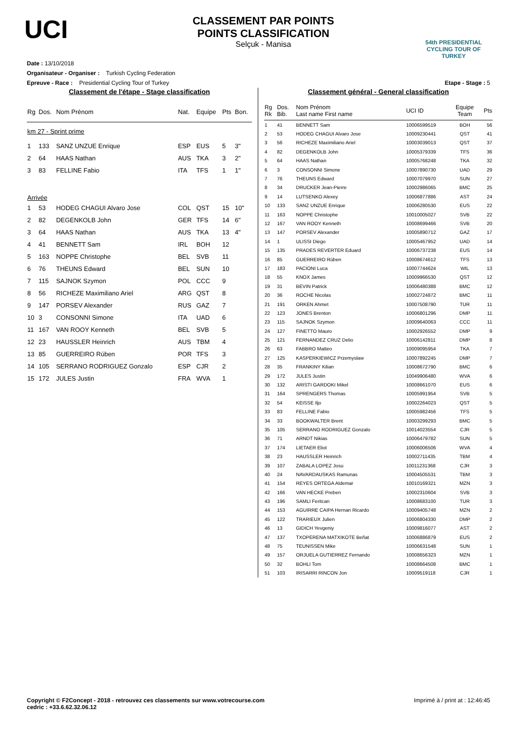UCI
CLASSEMENT PAR POINTS
POINTS CLASSIFICATION
Selçuk - Manisa
54th PRESIDENTIAL CYCLING TOUR OF TURKEY
Date : 13/10/2018
Organisateur - Organiser : Turkish Cycling Federation
Epreuve - Race : Presidential Cycling Tour of Turkey Etape - Stage : 5
Classement de l'étape - Stage classification
| Rg | Dos. | Nom Prénom | Nat. | Equipe | Pts | Bon. |
| --- | --- | --- | --- | --- | --- | --- |
| km 27 - Sprint prime | | | | | | |
| 1 | 133 | SANZ UNZUE Enrique | ESP | EUS | 5 | 3" |
| 2 | 64 | HAAS Nathan | AUS | TKA | 3 | 2" |
| 3 | 83 | FELLINE Fabio | ITA | TFS | 1 | 1" |
| Arrivée | | | | | | |
| 1 | 53 | HODEG CHAGUI Alvaro Jose | COL | QST | 15 | 10" |
| 2 | 82 | DEGENKOLB John | GER | TFS | 14 | 6" |
| 3 | 64 | HAAS Nathan | AUS | TKA | 13 | 4" |
| 4 | 41 | BENNETT Sam | IRL | BOH | 12 | |
| 5 | 163 | NOPPE Christophe | BEL | SVB | 11 | |
| 6 | 76 | THEUNS Edward | BEL | SUN | 10 | |
| 7 | 115 | SAJNOK Szymon | POL | CCC | 9 | |
| 8 | 56 | RICHEZE Maximiliano Ariel | ARG | QST | 8 | |
| 9 | 147 | PORSEV Alexander | RUS | GAZ | 7 | |
| 10 | 3 | CONSONNI Simone | ITA | UAD | 6 | |
| 11 | 167 | VAN ROOY Kenneth | BEL | SVB | 5 | |
| 12 | 23 | HAUSSLER Heinrich | AUS | TBM | 4 | |
| 13 | 85 | GUERREIRO Rúben | POR | TFS | 3 | |
| 14 | 105 | SERRANO RODRIGUEZ Gonzalo | ESP | CJR | 2 | |
| 15 | 172 | JULES Justin | FRA | WVA | 1 | |
Classement général - General classification
| Rg Rk | Dos. Bib. | Nom Prénom Last name First name | UCI ID | Equipe Team | Pts |
| --- | --- | --- | --- | --- | --- |
| 1 | 41 | BENNETT Sam | 10006599519 | BOH | 56 |
| 2 | 53 | HODEG CHAGUI Alvaro Jose | 10009230441 | QST | 41 |
| 3 | 56 | RICHEZE Maximiliano Ariel | 10003039013 | QST | 37 |
| 4 | 82 | DEGENKOLB John | 10005379339 | TFS | 36 |
| 5 | 64 | HAAS Nathan | 10005768248 | TKA | 32 |
| 6 | 3 | CONSONNI Simone | 10007890730 | UAD | 29 |
| 7 | 76 | THEUNS Edward | 10007079970 | SUN | 27 |
| 8 | 34 | DRUCKER Jean-Pierre | 10002986065 | BMC | 25 |
| 9 | 14 | LUTSENKO Alexey | 10006877886 | AST | 24 |
| 10 | 133 | SANZ UNZUE Enrique | 10006280530 | EUS | 22 |
| 11 | 163 | NOPPE Christophe | 10010005027 | SVB | 22 |
| 12 | 167 | VAN ROOY Kenneth | 10008699466 | SVB | 20 |
| 13 | 147 | PORSEV Alexander | 10005890712 | GAZ | 17 |
| 14 | 1 | ULISSI Diego | 10005467952 | UAD | 14 |
| 15 | 135 | PRADES REVERTER Eduard | 10006737238 | EUS | 14 |
| 16 | 85 | GUERREIRO Rúben | 10008674612 | TFS | 13 |
| 17 | 183 | PACIONI Luca | 10007744624 | WIL | 13 |
| 18 | 55 | KNOX James | 10009966530 | QST | 12 |
| 19 | 31 | BEVIN Patrick | 10006480388 | BMC | 12 |
| 20 | 36 | ROCHE Nicolas | 10002724872 | BMC | 11 |
| 21 | 191 | ORKEN Ahmet | 10007508790 | TUR | 11 |
| 22 | 123 | JONES Brenton | 10006801296 | DMP | 11 |
| 23 | 115 | SAJNOK Szymon | 10009640063 | CCC | 11 |
| 24 | 127 | FINETTO Mauro | 10002926552 | DMP | 9 |
| 25 | 121 | FERNANDEZ CRUZ Delio | 10006142811 | DMP | 8 |
| 26 | 63 | FABBRO Matteo | 10009095954 | TKA | 7 |
| 27 | 125 | KASPERKIEWICZ Przemyslaw | 10007892245 | DMP | 7 |
| 28 | 35 | FRANKINY Kilian | 10008672790 | BMC | 6 |
| 29 | 172 | JULES Justin | 10049906480 | WVA | 6 |
| 30 | 132 | ARISTI GARDOKI Mikel | 10008661070 | EUS | 6 |
| 31 | 164 | SPRENGERS Thomas | 10005991954 | SVB | 5 |
| 32 | 54 | KEISSE Iljo | 10002264023 | QST | 5 |
| 33 | 83 | FELLINE Fabio | 10005982456 | TFS | 5 |
| 34 | 33 | BOOKWALTER Brent | 10003299293 | BMC | 5 |
| 35 | 105 | SERRANO RODRIGUEZ Gonzalo | 10014023554 | CJR | 5 |
| 36 | 71 | ARNDT Nikias | 10006479782 | SUN | 5 |
| 37 | 174 | LIETAER Eliot | 10006006506 | WVA | 4 |
| 38 | 23 | HAUSSLER Heinrich | 10002711435 | TBM | 4 |
| 39 | 107 | ZABALA LOPEZ Josu | 10011231368 | CJR | 3 |
| 40 | 24 | NAVARDAUSKAS Ramunas | 10004505531 | TBM | 3 |
| 41 | 154 | REYES ORTEGA Aldemar | 10010169321 | MZN | 3 |
| 42 | 166 | VAN HECKE Preben | 10002310604 | SVB | 3 |
| 43 | 196 | SAMLI Feritcan | 10008683100 | TUR | 3 |
| 44 | 153 | AGUIRRE CAIPA Hernan Ricardo | 10009405748 | MZN | 2 |
| 45 | 122 | TRARIEUX Julien | 10006804330 | DMP | 2 |
| 46 | 13 | GIDICH Yevgeniy | 10009816077 | AST | 2 |
| 47 | 137 | TXOPERENA MATXIKOTE Beñat | 10006886879 | EUS | 2 |
| 48 | 75 | TEUNISSEN Mike | 10006631548 | SUN | 1 |
| 49 | 157 | ORJUELA GUTIERREZ Fernando | 10008656323 | MZN | 1 |
| 50 | 32 | BOHLI Tom | 10008664508 | BMC | 1 |
| 51 | 103 | IRISARRI RINCON Jon | 10009519118 | CJR | 1 |
Copyright © F2Concept - 2018 - retrouvez ces classements sur www.votrecourse.com
cedric : +33.6.62.32.06.12 Imprimé à / print at : 12:46:45